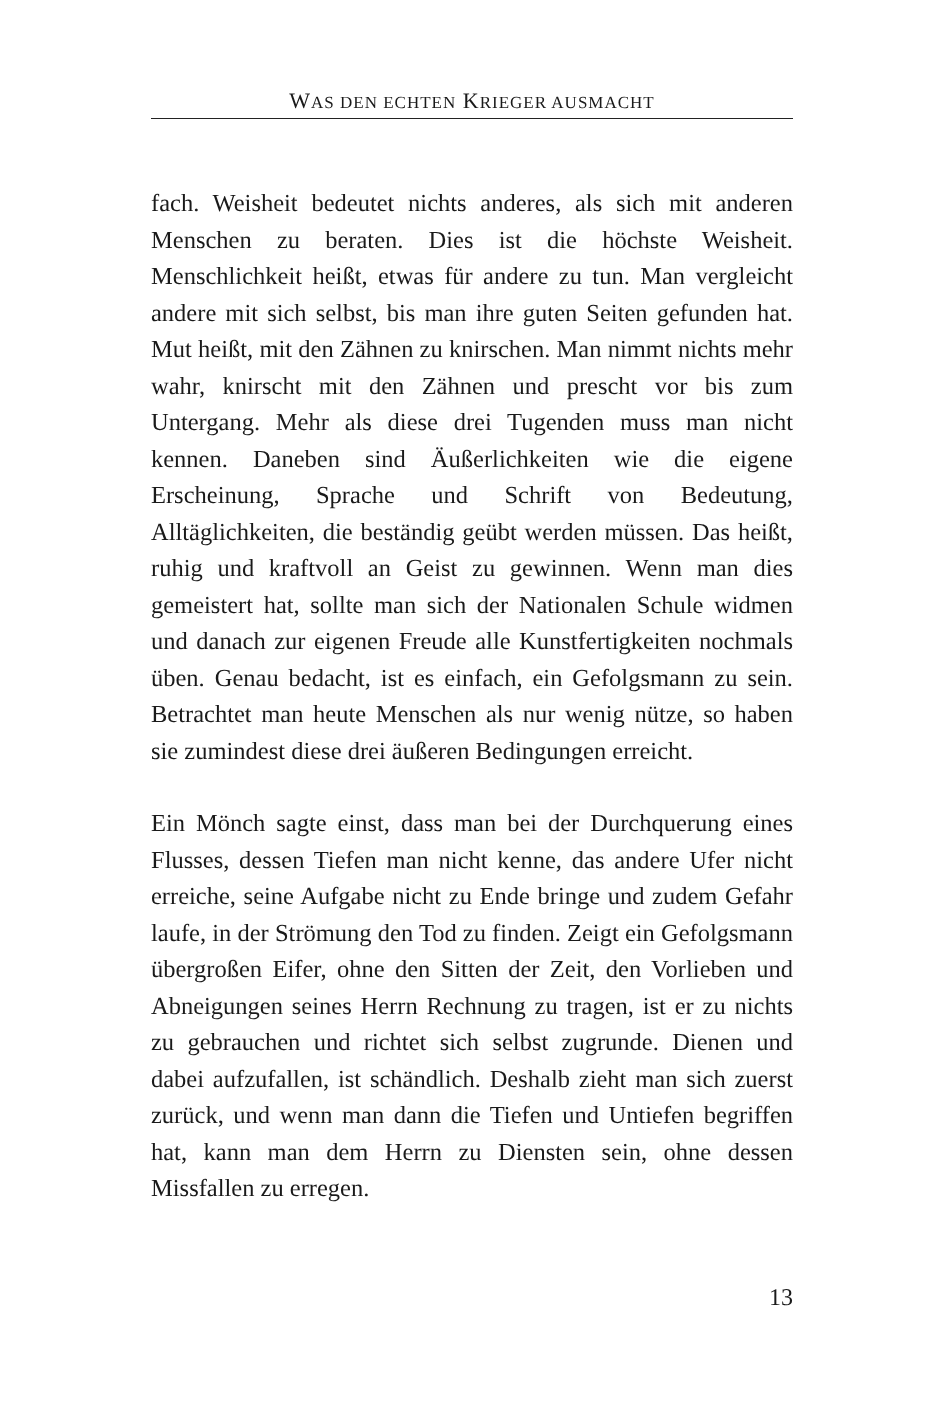WAS DEN ECHTEN KRIEGER AUSMACHT
fach. Weisheit bedeutet nichts anderes, als sich mit anderen Menschen zu beraten. Dies ist die höchste Weisheit. Menschlichkeit heißt, etwas für andere zu tun. Man vergleicht andere mit sich selbst, bis man ihre guten Seiten gefunden hat. Mut heißt, mit den Zähnen zu knirschen. Man nimmt nichts mehr wahr, knirscht mit den Zähnen und prescht vor bis zum Untergang. Mehr als diese drei Tugenden muss man nicht kennen. Daneben sind Äußerlichkeiten wie die eigene Erscheinung, Sprache und Schrift von Bedeutung, Alltäglichkeiten, die beständig geübt werden müssen. Das heißt, ruhig und kraftvoll an Geist zu gewinnen. Wenn man dies gemeistert hat, sollte man sich der Nationalen Schule widmen und danach zur eigenen Freude alle Kunstfertigkeiten nochmals üben. Genau bedacht, ist es einfach, ein Gefolgsmann zu sein. Betrachtet man heute Menschen als nur wenig nütze, so haben sie zumindest diese drei äußeren Bedingungen erreicht.
Ein Mönch sagte einst, dass man bei der Durchquerung eines Flusses, dessen Tiefen man nicht kenne, das andere Ufer nicht erreiche, seine Aufgabe nicht zu Ende bringe und zudem Gefahr laufe, in der Strömung den Tod zu finden. Zeigt ein Gefolgsmann übergroßen Eifer, ohne den Sitten der Zeit, den Vorlieben und Abneigungen seines Herrn Rechnung zu tragen, ist er zu nichts zu gebrauchen und richtet sich selbst zugrunde. Dienen und dabei aufzufallen, ist schändlich. Deshalb zieht man sich zuerst zurück, und wenn man dann die Tiefen und Untiefen begriffen hat, kann man dem Herrn zu Diensten sein, ohne dessen Missfallen zu erregen.
13